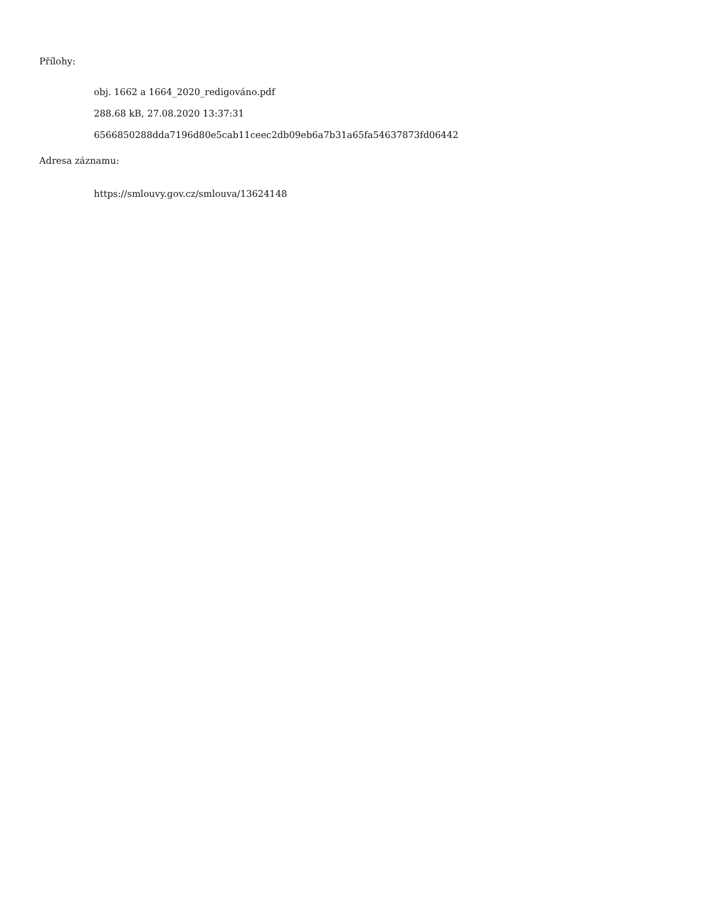Přílohy:
obj. 1662 a 1664_2020_redigováno.pdf
288.68 kB, 27.08.2020 13:37:31
6566850288dda7196d80e5cab11ceec2db09eb6a7b31a65fa54637873fd06442
Adresa záznamu:
https://smlouvy.gov.cz/smlouva/13624148